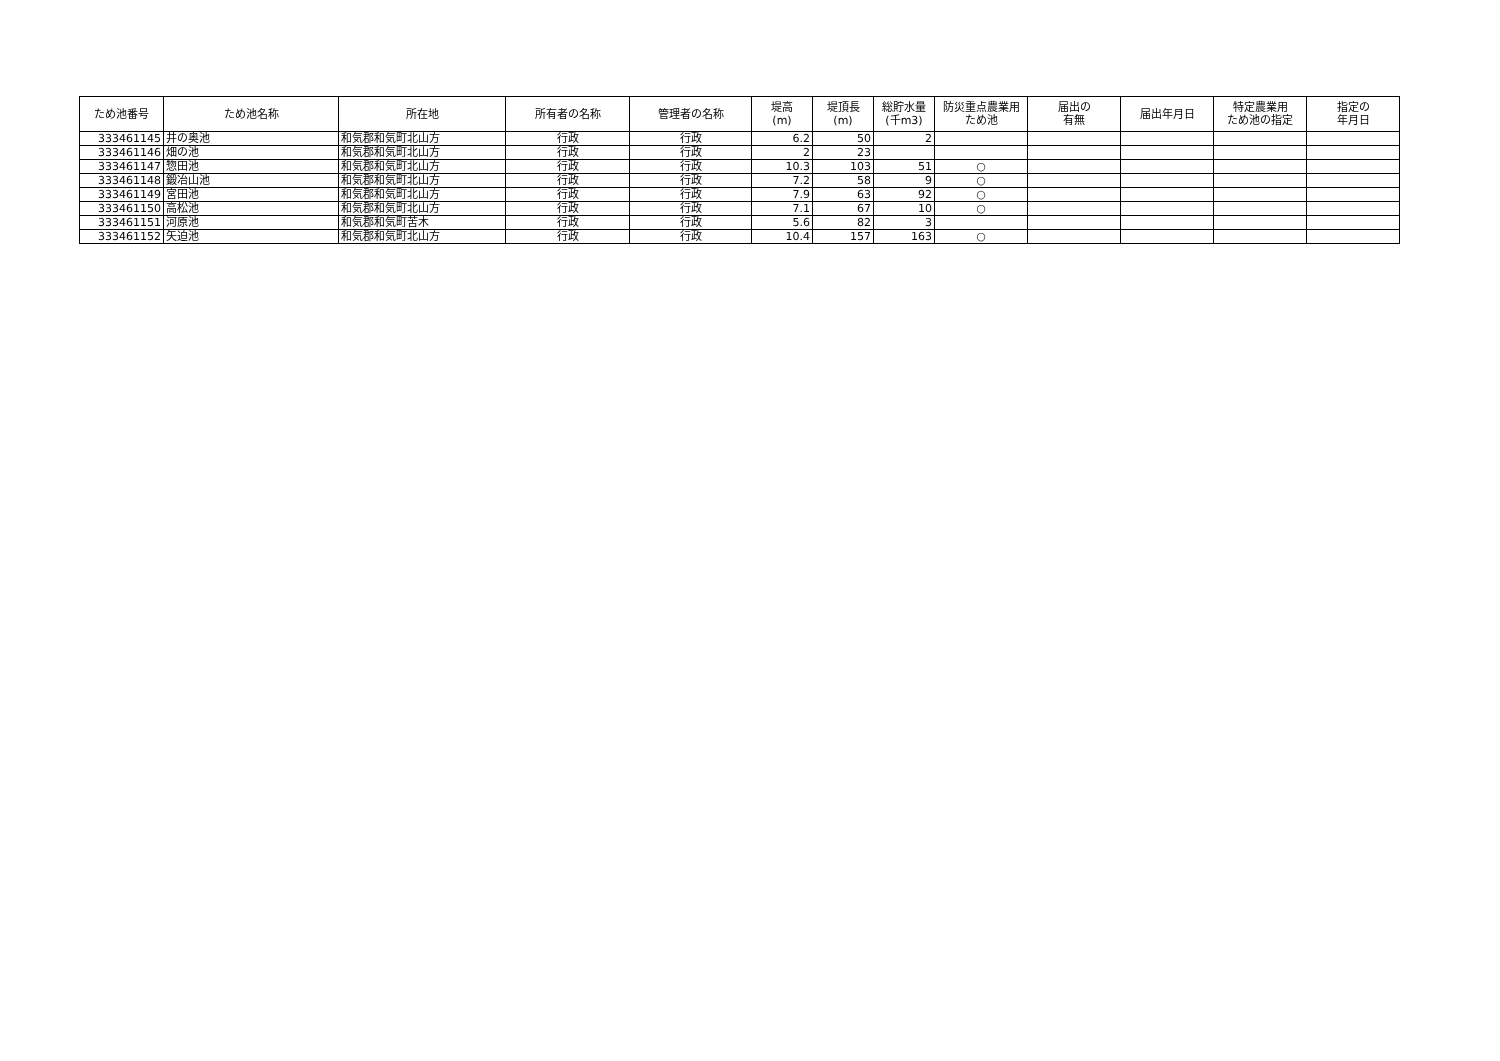| ため池番号 | ため池名称 | 所在地 | 所有者の名称 | 管理者の名称 | 堤高 (m) | 堤頂長 (m) | 総貯水量 (千m3) | 防災重点農業用 ため池 | 届出の 有無 | 届出年月日 | 特定農業用 ため池の指定 | 指定の 年月日 |
| --- | --- | --- | --- | --- | --- | --- | --- | --- | --- | --- | --- | --- |
| 333461145 | 井の奥池 | 和気郡和気町北山方 | 行政 | 行政 | 6.2 | 50 | 2 | | | | | |
| 333461146 | 畑の池 | 和気郡和気町北山方 | 行政 | 行政 | 2 | 23 | | | | | | |
| 333461147 | 惣田池 | 和気郡和気町北山方 | 行政 | 行政 | 10.3 | 103 | 51 | ○ | | | | |
| 333461148 | 鍛冶山池 | 和気郡和気町北山方 | 行政 | 行政 | 7.2 | 58 | 9 | ○ | | | | |
| 333461149 | 宮田池 | 和気郡和気町北山方 | 行政 | 行政 | 7.9 | 63 | 92 | ○ | | | | |
| 333461150 | 高松池 | 和気郡和気町北山方 | 行政 | 行政 | 7.1 | 67 | 10 | ○ | | | | |
| 333461151 | 河原池 | 和気郡和気町苦木 | 行政 | 行政 | 5.6 | 82 | 3 | | | | | |
| 333461152 | 矢迫池 | 和気郡和気町北山方 | 行政 | 行政 | 10.4 | 157 | 163 | ○ | | | | |